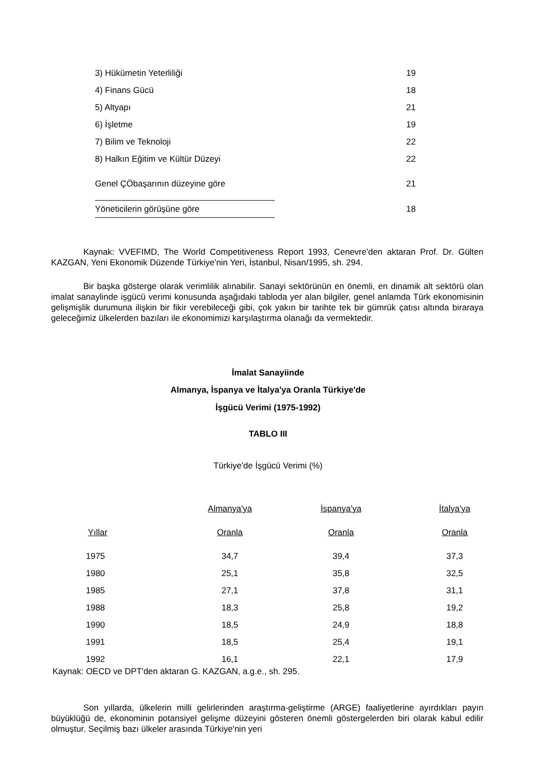| 3) Hükümetin Yeterliliği | | 19 |
| 4) Finans Gücü | | 18 |
| 5) Altyapı | | 21 |
| 6) İşletme | | 19 |
| 7) Bilim ve Teknoloji | | 22 |
| 8) Halkın Eğitim ve Kültür Düzeyi | | 22 |
| Genel ÇÖbaşarının düzeyine göre | | 21 |
| Yöneticilerin görüşüne göre | | 18 |
Kaynak: VVEFIMD, The World Competitiveness Report 1993, Cenevre'den aktaran Prof. Dr. Gülten KAZGAN, Yeni Ekonomik Düzende Türkiye'nin Yeri, İstanbul, Nisan/1995, sh. 294.
Bir başka gösterge olarak verimlilik alınabilir. Sanayi sektörünün en önemli, en dinamik alt sektörü olan imalat sanaylinde işgücü verimi konusunda aşağıdaki tabloda yer alan bilgiler, genel anlamda Türk ekonomisinin gelişmişlik durumuna ilişkin bir fikir verebileceği gibi, çok yakın bir tarihte tek bir gümrük çatısı altında biraraya geleceğimiz ülkelerden bazıları ile ekonomimizi karşılaştırma olanağı da vermektedir.
İmalat Sanayiinde
Almanya, İspanya ve İtalya'ya Oranla Türkiye'de
İşgücü Verimi (1975-1992)
TABLO III
Türkiye'de İşgücü Verimi (%)
| | Almanya'ya | İspanya'ya | İtalya'ya |
| --- | --- | --- | --- |
| Yıllar | Oranla | Oranla | Oranla |
| 1975 | 34,7 | 39,4 | 37,3 |
| 1980 | 25,1 | 35,8 | 32,5 |
| 1985 | 27,1 | 37,8 | 31,1 |
| 1988 | 18,3 | 25,8 | 19,2 |
| 1990 | 18,5 | 24,9 | 18,8 |
| 1991 | 18,5 | 25,4 | 19,1 |
| 1992 | 16,1 | 22,1 | 17,9 |
Kaynak: OECD ve DPT'den aktaran G. KAZGAN, a.g.e., sh. 295.
Son yıllarda, ülkelerin milli gelirlerinden araştırma-geliştirme (ARGE) faaliyetlerine ayırdıkları payın büyüklüğü de, ekonominin potansiyel gelişme düzeyini gösteren önemli göstergelerden biri olarak kabul edilir olmuştur. Seçilmiş bazı ülkeler arasında Türkiye'nin yeri